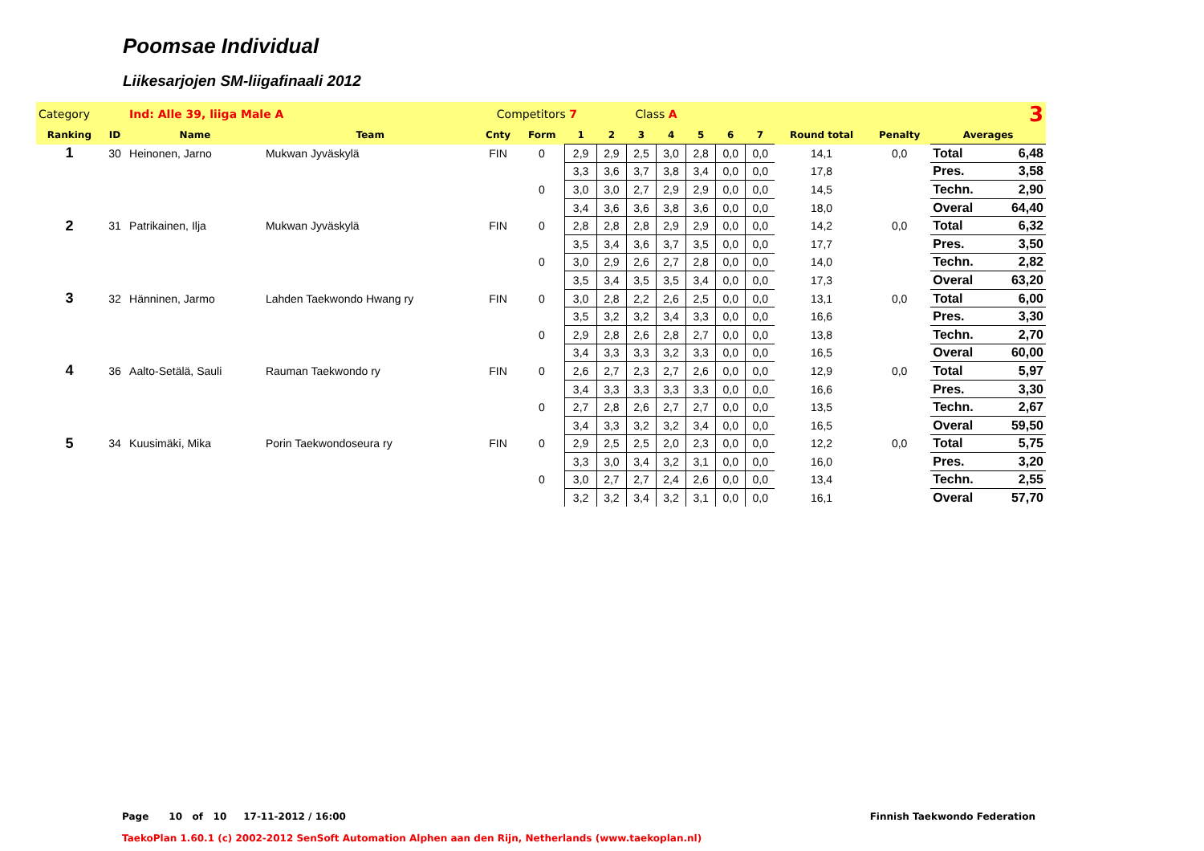Poomsae Individual
Liikesarjojen SM-liigafinaali 2012
| Category | | Ind: Alle 39, liiga Male A | | Competitors 7 | | | Class A | | | | 3 | | | | | |
| Ranking | ID | Name | Team | Cnty | Form | 1 | 2 | 3 | 4 | 5 | 6 | 7 | Round total | Penalty | Averages | |
| 1 | 30 | Heinonen, Jarno | Mukwan Jyväskylä | FIN | 0 | 2,9 | 2,9 | 2,5 | 3,0 | 2,8 | 0,0 | 0,0 | 14,1 | 0,0 | Total | 6,48 |
| | | | | | | 3,3 | 3,6 | 3,7 | 3,8 | 3,4 | 0,0 | 0,0 | 17,8 | | Pres. | 3,58 |
| | | | | | 0 | 3,0 | 3,0 | 2,7 | 2,9 | 2,9 | 0,0 | 0,0 | 14,5 | | Techn. | 2,90 |
| | | | | | | 3,4 | 3,6 | 3,6 | 3,8 | 3,6 | 0,0 | 0,0 | 18,0 | | Overal | 64,40 |
| 2 | 31 | Patrikainen, Ilja | Mukwan Jyväskylä | FIN | 0 | 2,8 | 2,8 | 2,8 | 2,9 | 2,9 | 0,0 | 0,0 | 14,2 | 0,0 | Total | 6,32 |
| | | | | | | 3,5 | 3,4 | 3,6 | 3,7 | 3,5 | 0,0 | 0,0 | 17,7 | | Pres. | 3,50 |
| | | | | | 0 | 3,0 | 2,9 | 2,6 | 2,7 | 2,8 | 0,0 | 0,0 | 14,0 | | Techn. | 2,82 |
| | | | | | | 3,5 | 3,4 | 3,5 | 3,5 | 3,4 | 0,0 | 0,0 | 17,3 | | Overal | 63,20 |
| 3 | 32 | Hänninen, Jarmo | Lahden Taekwondo Hwang ry | FIN | 0 | 3,0 | 2,8 | 2,2 | 2,6 | 2,5 | 0,0 | 0,0 | 13,1 | 0,0 | Total | 6,00 |
| | | | | | | 3,5 | 3,2 | 3,2 | 3,4 | 3,3 | 0,0 | 0,0 | 16,6 | | Pres. | 3,30 |
| | | | | | 0 | 2,9 | 2,8 | 2,6 | 2,8 | 2,7 | 0,0 | 0,0 | 13,8 | | Techn. | 2,70 |
| | | | | | | 3,4 | 3,3 | 3,3 | 3,2 | 3,3 | 0,0 | 0,0 | 16,5 | | Overal | 60,00 |
| 4 | 36 | Aalto-Setälä, Sauli | Rauman Taekwondo ry | FIN | 0 | 2,6 | 2,7 | 2,3 | 2,7 | 2,6 | 0,0 | 0,0 | 12,9 | 0,0 | Total | 5,97 |
| | | | | | | 3,4 | 3,3 | 3,3 | 3,3 | 3,3 | 0,0 | 0,0 | 16,6 | | Pres. | 3,30 |
| | | | | | 0 | 2,7 | 2,8 | 2,6 | 2,7 | 2,7 | 0,0 | 0,0 | 13,5 | | Techn. | 2,67 |
| | | | | | | 3,4 | 3,3 | 3,2 | 3,2 | 3,4 | 0,0 | 0,0 | 16,5 | | Overal | 59,50 |
| 5 | 34 | Kuusimäki, Mika | Porin Taekwondoseura ry | FIN | 0 | 2,9 | 2,5 | 2,5 | 2,0 | 2,3 | 0,0 | 0,0 | 12,2 | 0,0 | Total | 5,75 |
| | | | | | | 3,3 | 3,0 | 3,4 | 3,2 | 3,1 | 0,0 | 0,0 | 16,0 | | Pres. | 3,20 |
| | | | | | 0 | 3,0 | 2,7 | 2,7 | 2,4 | 2,6 | 0,0 | 0,0 | 13,4 | | Techn. | 2,55 |
| | | | | | | 3,2 | 3,2 | 3,4 | 3,2 | 3,1 | 0,0 | 0,0 | 16,1 | | Overal | 57,70 |
Page 10 of 10 17-11-2012 / 16:00
Finnish Taekwondo Federation
TaekoPlan 1.60.1 (c) 2002-2012 SenSoft Automation Alphen aan den Rijn, Netherlands (www.taekoplan.nl)